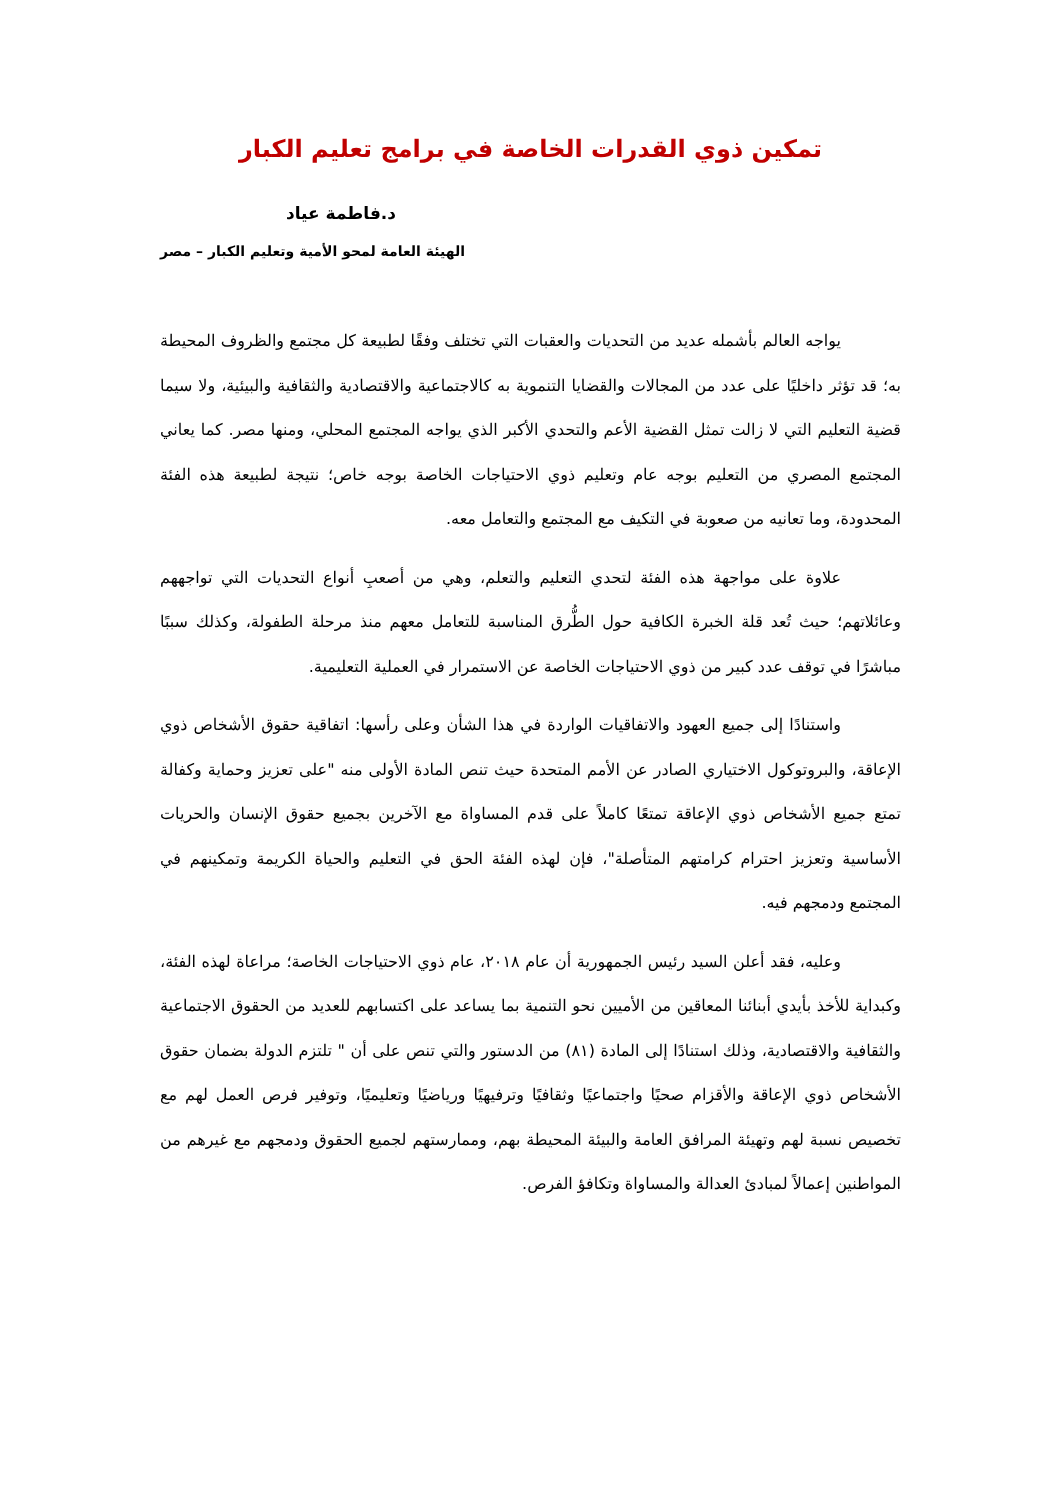تمكين ذوي القدرات الخاصة في برامج تعليم الكبار
د.فاطمة عياد
الهيئة العامة لمحو الأمية وتعليم الكبار – مصر
يواجه العالم بأشمله عديد من التحديات والعقبات التي تختلف وفقًا لطبيعة كل مجتمع والظروف المحيطة به؛ قد تؤثر داخليًا على عدد من المجالات والقضايا التنموية به كالاجتماعية والاقتصادية والثقافية والبيئية، ولا سيما قضية التعليم التي لا زالت تمثل القضية الأعم والتحدي الأكبر الذي يواجه المجتمع المحلي، ومنها مصر. كما يعاني المجتمع المصري من التعليم بوجه عام وتعليم ذوي الاحتياجات الخاصة بوجه خاص؛ نتيجة لطبيعة هذه الفئة المحدودة، وما تعانيه من صعوبة في التكيف مع المجتمع والتعامل معه.
علاوة على مواجهة هذه الفئة لتحدي التعليم والتعلم، وهي من أصعبِ أنواع التحديات التي تواجههم وعائلاتهم؛ حيث تُعد قلة الخبرة الكافية حول الطُّرق المناسبة للتعامل معهم منذ مرحلة الطفولة، وكذلك سببًا مباشرًا في توقف عدد كبير من ذوي الاحتياجات الخاصة عن الاستمرار في العملية التعليمية.
واستنادًا إلى جميع العهود والاتفاقيات الواردة في هذا الشأن وعلى رأسها: اتفاقية حقوق الأشخاص ذوي الإعاقة، والبروتوكول الاختياري الصادر عن الأمم المتحدة حيث تنص المادة الأولى منه "على تعزيز وحماية وكفالة تمتع جميع الأشخاص ذوي الإعاقة تمتعًا كاملاً على قدم المساواة مع الآخرين بجميع حقوق الإنسان والحريات الأساسية وتعزيز احترام كرامتهم المتأصلة"، فإن لهذه الفئة الحق في التعليم والحياة الكريمة وتمكينهم في المجتمع ودمجهم فيه.
وعليه، فقد أعلن السيد رئيس الجمهورية أن عام ٢٠١٨، عام ذوي الاحتياجات الخاصة؛ مراعاة لهذه الفئة، وكبداية للأخذ بأيدي أبنائنا المعاقين من الأميين نحو التنمية بما يساعد على اكتسابهم للعديد من الحقوق الاجتماعية والثقافية والاقتصادية، وذلك استنادًا إلى المادة (٨١) من الدستور والتي تنص على أن " تلتزم الدولة بضمان حقوق الأشخاص ذوي الإعاقة والأقزام صحيًا واجتماعيًا وثقافيًا وترفيهيًا ورياضيًا وتعليميًا، وتوفير فرص العمل لهم مع تخصيص نسبة لهم وتهيئة المرافق العامة والبيئة المحيطة بهم، وممارستهم لجميع الحقوق ودمجهم مع غيرهم من المواطنين إعمالاً لمبادئ العدالة والمساواة وتكافؤ الفرص.